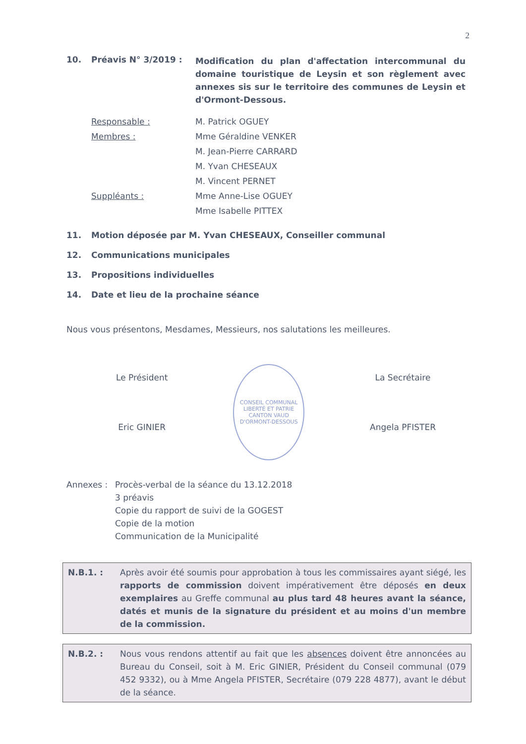2
10. Préavis N° 3/2019 : Modification du plan d'affectation intercommunal du domaine touristique de Leysin et son règlement avec annexes sis sur le territoire des communes de Leysin et d'Ormont-Dessous.
Responsable : M. Patrick OGUEY
Membres : Mme Géraldine VENKER
M. Jean-Pierre CARRARD
M. Yvan CHESEAUX
M. Vincent PERNET
Suppléants : Mme Anne-Lise OGUEY
Mme Isabelle PITTEX
11. Motion déposée par M. Yvan CHESEAUX, Conseiller communal
12. Communications municipales
13. Propositions individuelles
14. Date et lieu de la prochaine séance
Nous vous présentons, Mesdames, Messieurs, nos salutations les meilleures.
Le Président
Eric GINIER
CONSEIL COMMUNAL
LIBERTÉ ET PATRIE
CANTON VAUD
D'ORMONT-DESSOUS
La Secrétaire
Angela PFISTER
Annexes : Procès-verbal de la séance du 13.12.2018
3 préavis
Copie du rapport de suivi de la GOGEST
Copie de la motion
Communication de la Municipalité
N.B.1. : Après avoir été soumis pour approbation à tous les commissaires ayant siégé, les rapports de commission doivent impérativement être déposés en deux exemplaires au Greffe communal au plus tard 48 heures avant la séance, datés et munis de la signature du président et au moins d'un membre de la commission.
N.B.2. : Nous vous rendons attentif au fait que les absences doivent être annoncées au Bureau du Conseil, soit à M. Eric GINIER, Président du Conseil communal (079 452 9332), ou à Mme Angela PFISTER, Secrétaire (079 228 4877), avant le début de la séance.